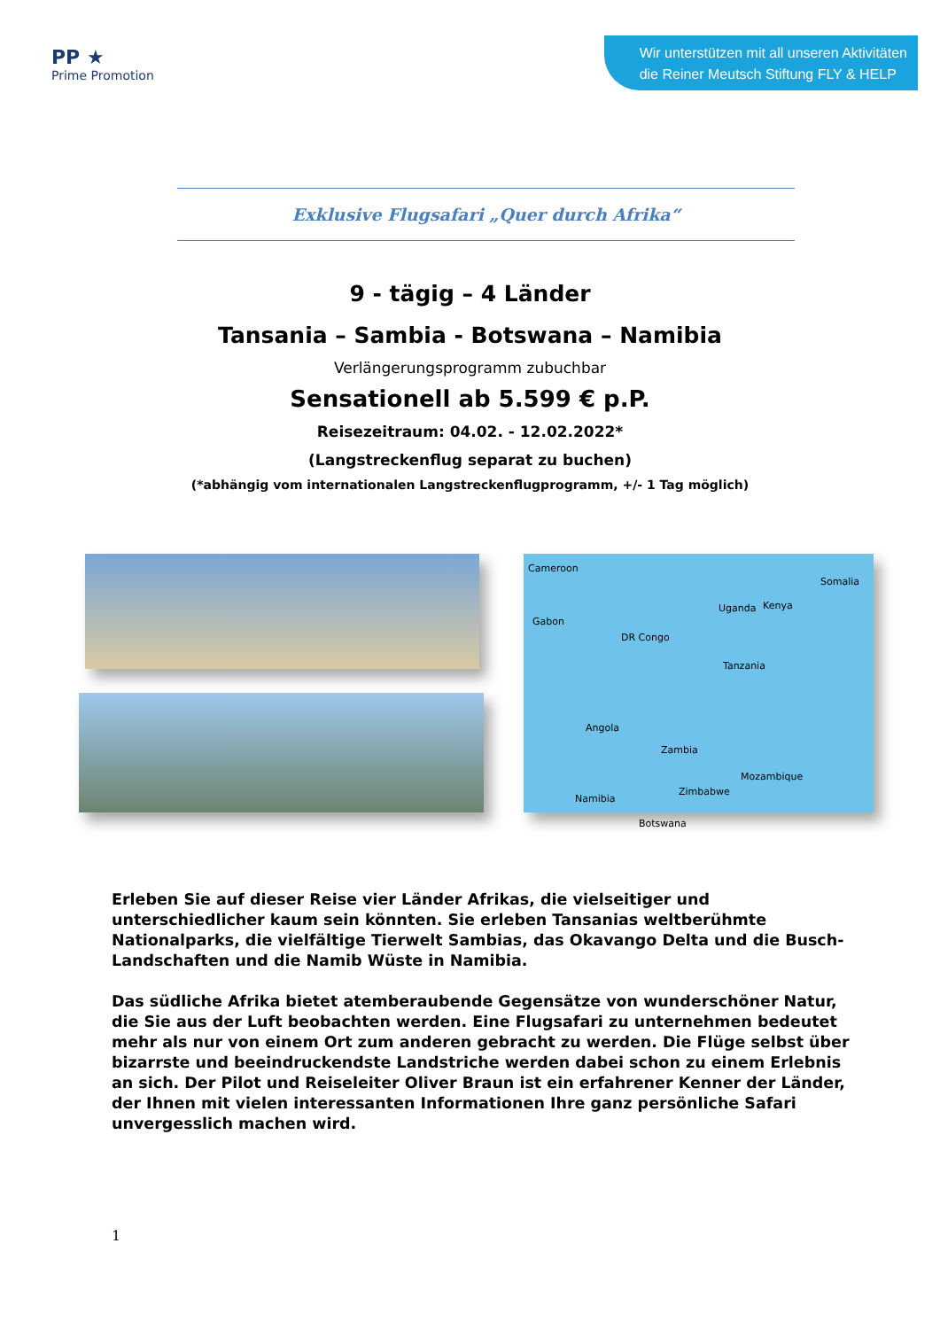PP ★
Prime Promotion
Wir unterstützen mit all unseren Aktivitäten
die Reiner Meutsch Stiftung FLY & HELP
Exklusive Flugsafari „Quer durch Afrika“
9 - tägig – 4 Länder
Tansania – Sambia - Botswana – Namibia
Verlängerungsprogramm zubuchbar
Sensationell ab 5.599 € p.P.
Reisezeitraum: 04.02. - 12.02.2022*
(Langstreckenflug separat zu buchen)
(*abhängig vom internationalen Langstreckenflugprogramm, +/- 1 Tag möglich)
Cameroon
Gabon
DR Congo
Uganda Kenya
Somalia
Tanzania
Angola
Zambia
Mozambique
Zimbabwe
Namibia
Botswana
Erleben Sie auf dieser Reise vier Länder Afrikas, die vielseitiger und unterschiedlicher kaum sein könnten. Sie erleben Tansanias weltberühmte Nationalparks, die vielfältige Tierwelt Sambias, das Okavango Delta und die Busch-Landschaften und die Namib Wüste in Namibia.
Das südliche Afrika bietet atemberaubende Gegensätze von wunderschöner Natur, die Sie aus der Luft beobachten werden. Eine Flugsafari zu unternehmen bedeutet mehr als nur von einem Ort zum anderen gebracht zu werden. Die Flüge selbst über bizarrste und beeindruckendste Landstriche werden dabei schon zu einem Erlebnis an sich. Der Pilot und Reiseleiter Oliver Braun ist ein erfahrener Kenner der Länder, der Ihnen mit vielen interessanten Informationen Ihre ganz persönliche Safari unvergesslich machen wird.
1